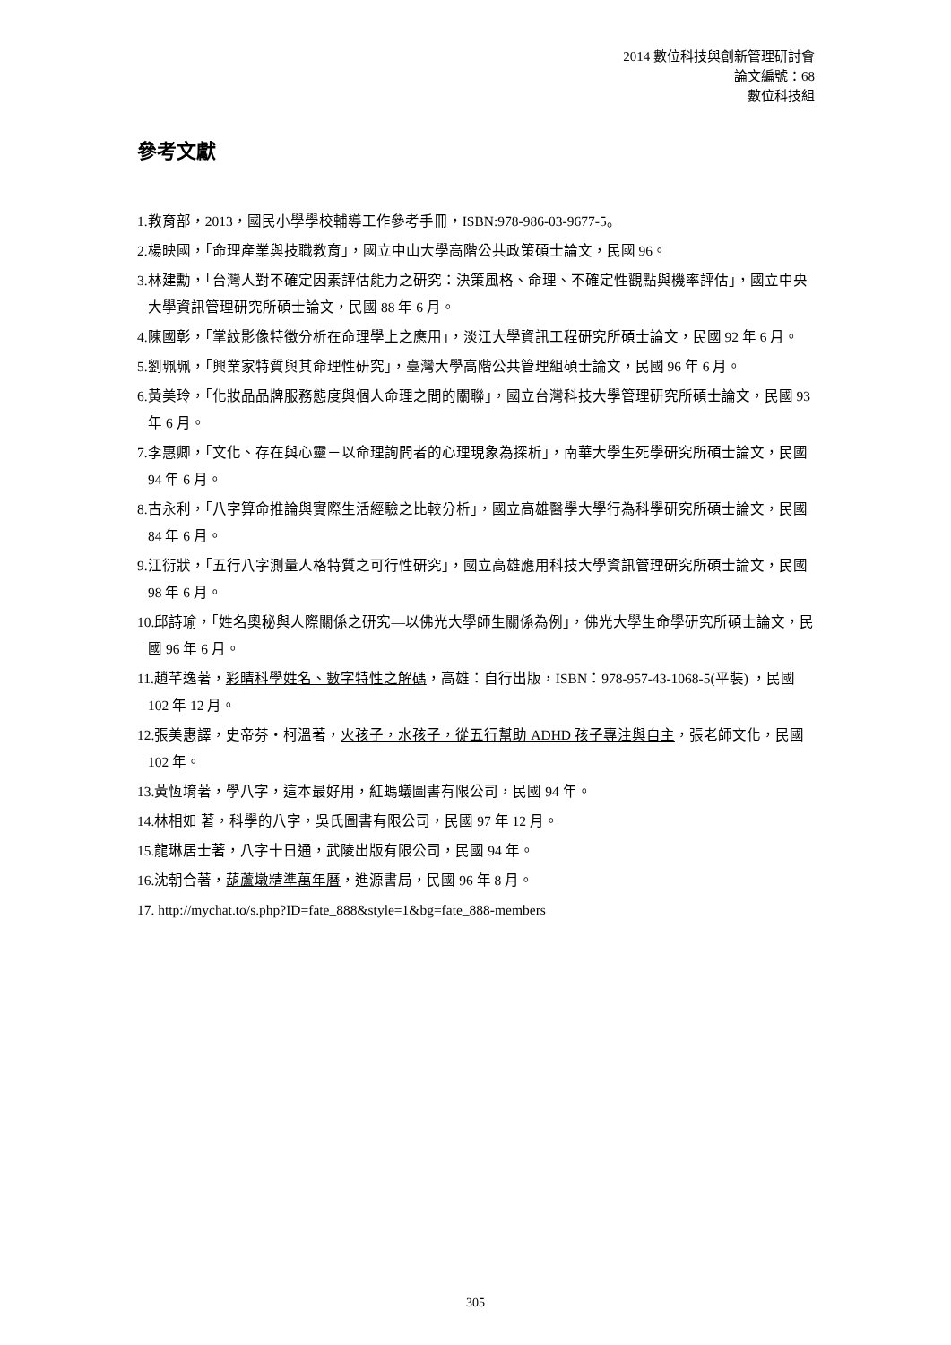2014 數位科技與創新管理研討會
論文編號：68
數位科技組
參考文獻
1.教育部，2013，國民小學學校輔導工作參考手冊，ISBN:978-986-03-9677-5。
2.楊映國，「命理產業與技職教育」，國立中山大學高階公共政策碩士論文，民國 96。
3.林建勳，「台灣人對不確定因素評估能力之研究：決策風格、命理、不確定性觀點與機率評估」，國立中央大學資訊管理研究所碩士論文，民國 88 年 6 月。
4.陳國彰，「掌紋影像特徵分析在命理學上之應用」，淡江大學資訊工程研究所碩士論文，民國 92 年 6 月。
5.劉珮珮，「興業家特質與其命理性研究」，臺灣大學高階公共管理組碩士論文，民國 96 年 6 月。
6.黃美玲，「化妝品品牌服務態度與個人命理之間的關聯」，國立台灣科技大學管理研究所碩士論文，民國 93 年 6 月。
7.李惠卿，「文化、存在與心靈－以命理詢問者的心理現象為探析」，南華大學生死學研究所碩士論文，民國 94 年 6 月。
8.古永利，「八字算命推論與實際生活經驗之比較分析」，國立高雄醫學大學行為科學研究所碩士論文，民國 84 年 6 月。
9.江衍狀，「五行八字測量人格特質之可行性研究」，國立高雄應用科技大學資訊管理研究所碩士論文，民國 98 年 6 月。
10.邱詩瑜，「姓名奧秘與人際關係之研究—以佛光大學師生關係為例」，佛光大學生命學研究所碩士論文，民國 96 年 6 月。
11.趙芊逸著，彩晴科學姓名、數字特性之解碼，高雄：自行出版，ISBN：978-957-43-1068-5(平裝) ，民國 102 年 12 月。
12.張美惠譯，史帝芬‧柯溫著，火孩子，水孩子，從五行幫助 ADHD 孩子專注與自主，張老師文化，民國 102 年。
13.黃恆堉著，學八字，這本最好用，紅螞蟻圖書有限公司，民國 94 年。
14.林相如 著，科學的八字，吳氏圖書有限公司，民國 97 年 12 月。
15.龍琳居士著，八字十日通，武陵出版有限公司，民國 94 年。
16.沈朝合著，葫蘆墩精準萬年曆，進源書局，民國 96 年 8 月。
17. http://mychat.to/s.php?ID=fate_888&style=1&bg=fate_888-members
305